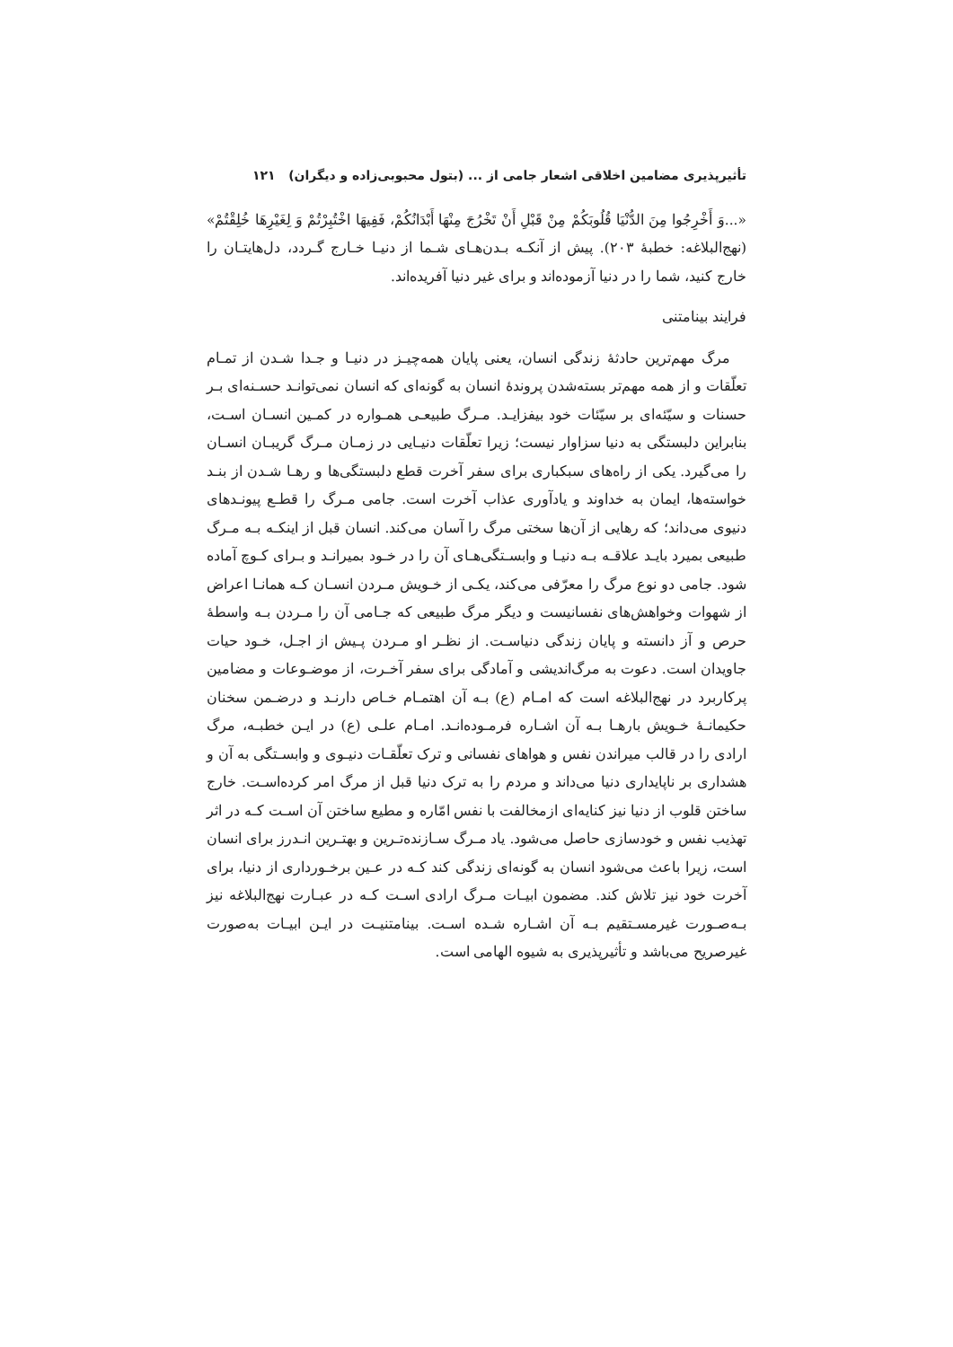تأثیرپذیری مضامین اخلاقی اشعار جامی از ... (بتول محبوبی‌زاده و دیگران) ۱۲۱
«...وَ أَخْرِجُوا مِنَ الدُّنْیَا قُلُوبَکُمْ مِنْ قَبْلِ أَنْ تَخْرُجَ مِنْهَا أَبْدَانُکُمْ، فَفِیهَا اخْتُبِرْتُمْ وَ لِغَیْرِهَا خُلِقْتُمْ» (نهج‌البلاغه: خطبهٔ ۲۰۳). پیش از آنکـه بـدن‌هـای شـما از دنیـا خـارج گـردد، دل‌هایتـان را خارج کنید، شما را در دنیا آزموده‌اند و برای غیر دنیا آفریده‌اند.
فرایند بینامتنی
مرگ مهم‌ترین حادثهٔ زندگی انسان، یعنی پایان همه‌چیـز در دنیـا و جـدا شـدن از تمـام تعلّقات و از همه مهم‌تر بسته‌شدن پروندهٔ انسان به گونه‌ای که انسان نمی‌توانـد حسـنه‌ای بـر حسنات و سیّئه‌ای بر سیّئات خود بیفزایـد. مـرگ طبیعـی همـواره در کمـین انسـان اسـت، بنابراین دلبستگی به دنیا سزاوار نیست؛ زیرا تعلّقات دنیـایی در زمـان مـرگ گریبـان انسـان را می‌گیرد. یکی از راه‌های سبکباری برای سفر آخرت قطع دلبستگی‌ها و رهـا شـدن از بنـد خواسته‌ها، ایمان به خداوند و یادآوری عذاب آخرت است. جامی مـرگ را قطـع پیونـدهای دنیوی می‌داند؛ که رهایی از آن‌ها سختی مرگ را آسان می‌کند. انسان قبل از اینکـه بـه مـرگ طبیعی بمیرد بایـد علاقـه بـه دنیـا و وابسـتگی‌هـای آن را در خـود بمیرانـد و بـرای کـوچ آماده شود. جامی دو نوع مرگ را معرّفی می‌کند، یکـی از خـویش مـردن انسـان کـه همانـا اعراض از شهوات وخواهش‌های نفسانیست و دیگر مرگ طبیعی که جـامی آن را مـردن بـه واسطهٔ حرص و آز دانسته و پایان زندگی دنیاسـت. از نظـر او مـردن پـیش از اجـل، خـود حیات جاویدان است. دعوت به مرگ‌اندیشی و آمادگی برای سفر آخـرت، از موضـوعات و مضامین پرکاربرد در نهج‌البلاغه است که امـام (ع) بـه آن اهتمـام خـاص دارنـد و درضـمن سخنان حکیمانـهٔ خـویش بارهـا بـه آن اشـاره فرمـوده‌انـد. امـام علـی (ع) در ایـن خطبـه، مرگ ارادی را در قالب میراندن نفس و هواهای نفسانی و ترک تعلّقـات دنیـوی و وابسـتگی به آن و هشداری بر ناپایداری دنیا می‌داند و مردم را به ترک دنیا قبل از مرگ امر کرده‌اسـت. خارج ساختن قلوب از دنیا نیز کنایه‌ای ازمخالفت با نفس امّاره و مطیع ساختن آن اسـت کـه در اثر تهذیب نفس و خودسازی حاصل می‌شود. یاد مـرگ سـازنده‌تـرین و بهتـرین انـدرز برای انسان است، زیرا باعث می‌شود انسان به گونه‌ای زندگی کند کـه در عـین برخـورداری از دنیا، برای آخرت خود نیز تلاش کند. مضمون ابیـات مـرگ ارادی اسـت کـه در عبـارت نهج‌البلاغه نیز بـه‌صـورت غیرمسـتقیم بـه آن اشـاره شـده اسـت. بینامتنیـت در ایـن ابیـات به‌صورت غیرصریح می‌باشد و تأثیرپذیری به شیوه الهامی است.